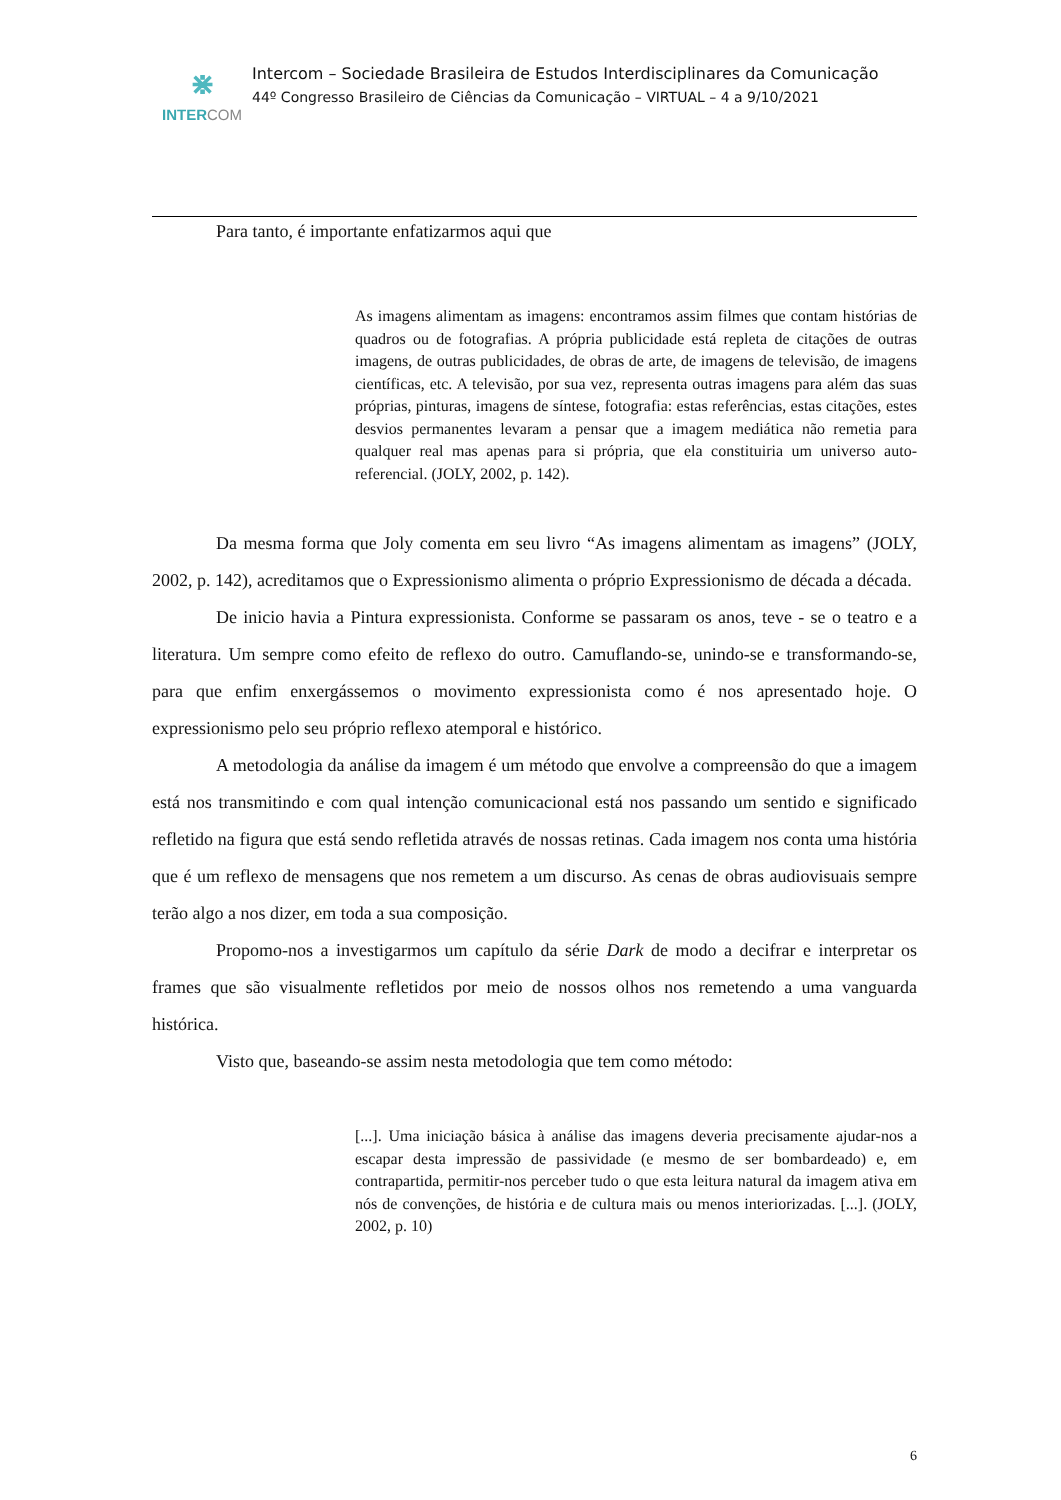⋇
INTERCOM
Intercom – Sociedade Brasileira de Estudos Interdisciplinares da Comunicação
44º Congresso Brasileiro de Ciências da Comunicação – VIRTUAL – 4 a 9/10/2021
Para tanto, é importante enfatizarmos aqui que
As imagens alimentam as imagens: encontramos assim filmes que contam histórias de quadros ou de fotografias. A própria publicidade está repleta de citações de outras imagens, de outras publicidades, de obras de arte, de imagens de televisão, de imagens científicas, etc. A televisão, por sua vez, representa outras imagens para além das suas próprias, pinturas, imagens de síntese, fotografia: estas referências, estas citações, estes desvios permanentes levaram a pensar que a imagem mediática não remetia para qualquer real mas apenas para si própria, que ela constituiria um universo auto-referencial. (JOLY, 2002, p. 142).
Da mesma forma que Joly comenta em seu livro “As imagens alimentam as imagens” (JOLY, 2002, p. 142), acreditamos que o Expressionismo alimenta o próprio Expressionismo de década a década.
De inicio havia a Pintura expressionista. Conforme se passaram os anos, teve - se o teatro e a literatura. Um sempre como efeito de reflexo do outro. Camuflando-se, unindo-se e transformando-se, para que enfim enxergássemos o movimento expressionista como é nos apresentado hoje. O expressionismo pelo seu próprio reflexo atemporal e histórico.
A metodologia da análise da imagem é um método que envolve a compreensão do que a imagem está nos transmitindo e com qual intenção comunicacional está nos passando um sentido e significado refletido na figura que está sendo refletida através de nossas retinas. Cada imagem nos conta uma história que é um reflexo de mensagens que nos remetem a um discurso. As cenas de obras audiovisuais sempre terão algo a nos dizer, em toda a sua composição.
Propomo-nos a investigarmos um capítulo da série Dark de modo a decifrar e interpretar os frames que são visualmente refletidos por meio de nossos olhos nos remetendo a uma vanguarda histórica.
Visto que, baseando-se assim nesta metodologia que tem como método:
[...]. Uma iniciação básica à análise das imagens deveria precisamente ajudar-nos a escapar desta impressão de passividade (e mesmo de ser bombardeado) e, em contrapartida, permitir-nos perceber tudo o que esta leitura natural da imagem ativa em nós de convenções, de história e de cultura mais ou menos interiorizadas. [...]. (JOLY, 2002, p. 10)
6